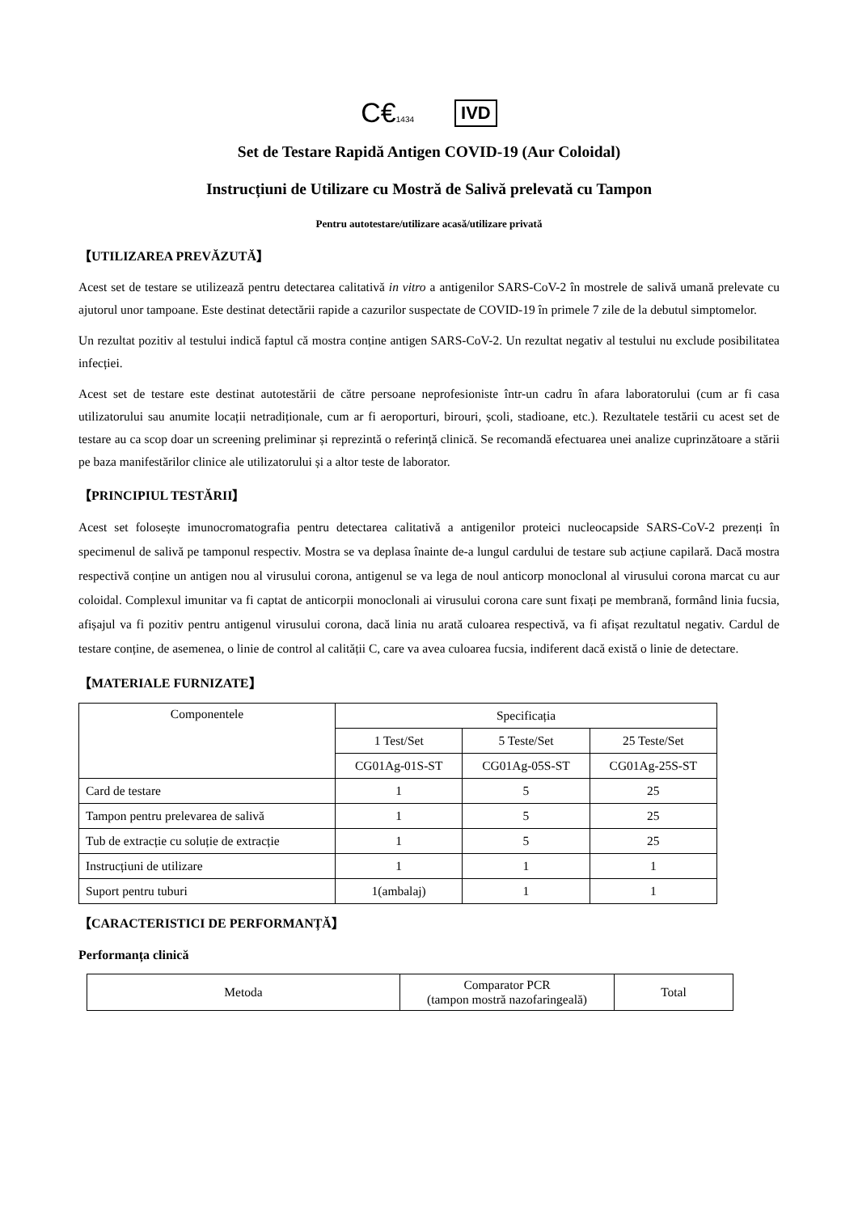C€1434 IVD
Set de Testare Rapidă Antigen COVID-19 (Aur Coloidal)
Instrucțiuni de Utilizare cu Mostră de Salivă prelevată cu Tampon
Pentru autotestare/utilizare acasă/utilizare privată
【UTILIZAREA PREVĂZUTĂ】
Acest set de testare se utilizează pentru detectarea calitativă in vitro a antigenilor SARS-CoV-2 în mostrele de salivă umană prelevate cu ajutorul unor tampoane. Este destinat detectării rapide a cazurilor suspectate de COVID-19 în primele 7 zile de la debutul simptomelor.
Un rezultat pozitiv al testului indică faptul că mostra conține antigen SARS-CoV-2. Un rezultat negativ al testului nu exclude posibilitatea infecției.
Acest set de testare este destinat autotestării de către persoane neprofesioniste într-un cadru în afara laboratorului (cum ar fi casa utilizatorului sau anumite locații netradiționale, cum ar fi aeroporturi, birouri, școli, stadioane, etc.). Rezultatele testării cu acest set de testare au ca scop doar un screening preliminar și reprezintă o referință clinică. Se recomandă efectuarea unei analize cuprinzătoare a stării pe baza manifestărilor clinice ale utilizatorului și a altor teste de laborator.
【PRINCIPIUL TESTĂRII】
Acest set folosește imunocromatografia pentru detectarea calitativă a antigenilor proteici nucleocapside SARS-CoV-2 prezenți în specimenul de salivă pe tamponul respectiv. Mostra se va deplasa înainte de-a lungul cardului de testare sub acțiune capilară. Dacă mostra respectivă conține un antigen nou al virusului corona, antigenul se va lega de noul anticorp monoclonal al virusului corona marcat cu aur coloidal. Complexul imunitar va fi captat de anticorpii monoclonali ai virusului corona care sunt fixați pe membrană, formând linia fucsia, afișajul va fi pozitiv pentru antigenul virusului corona, dacă linia nu arată culoarea respectivă, va fi afișat rezultatul negativ. Cardul de testare conține, de asemenea, o linie de control al calității C, care va avea culoarea fucsia, indiferent dacă există o linie de detectare.
【MATERIALE FURNIZATE】
| Componentele | Specificația | | |
| --- | --- | --- | --- |
| | 1 Test/Set | 5 Teste/Set | 25 Teste/Set |
| | CG01Ag-01S-ST | CG01Ag-05S-ST | CG01Ag-25S-ST |
| Card de testare | 1 | 5 | 25 |
| Tampon pentru prelevarea de salivă | 1 | 5 | 25 |
| Tub de extracție cu soluție de extracție | 1 | 5 | 25 |
| Instrucțiuni de utilizare | 1 | 1 | 1 |
| Suport pentru tuburi | 1(ambalaj) | 1 | 1 |
【CARACTERISTICI DE PERFORMANȚĂ】
Performanța clinică
| Metoda | Comparator PCR (tampon mostră nazofaringeală) | Total |